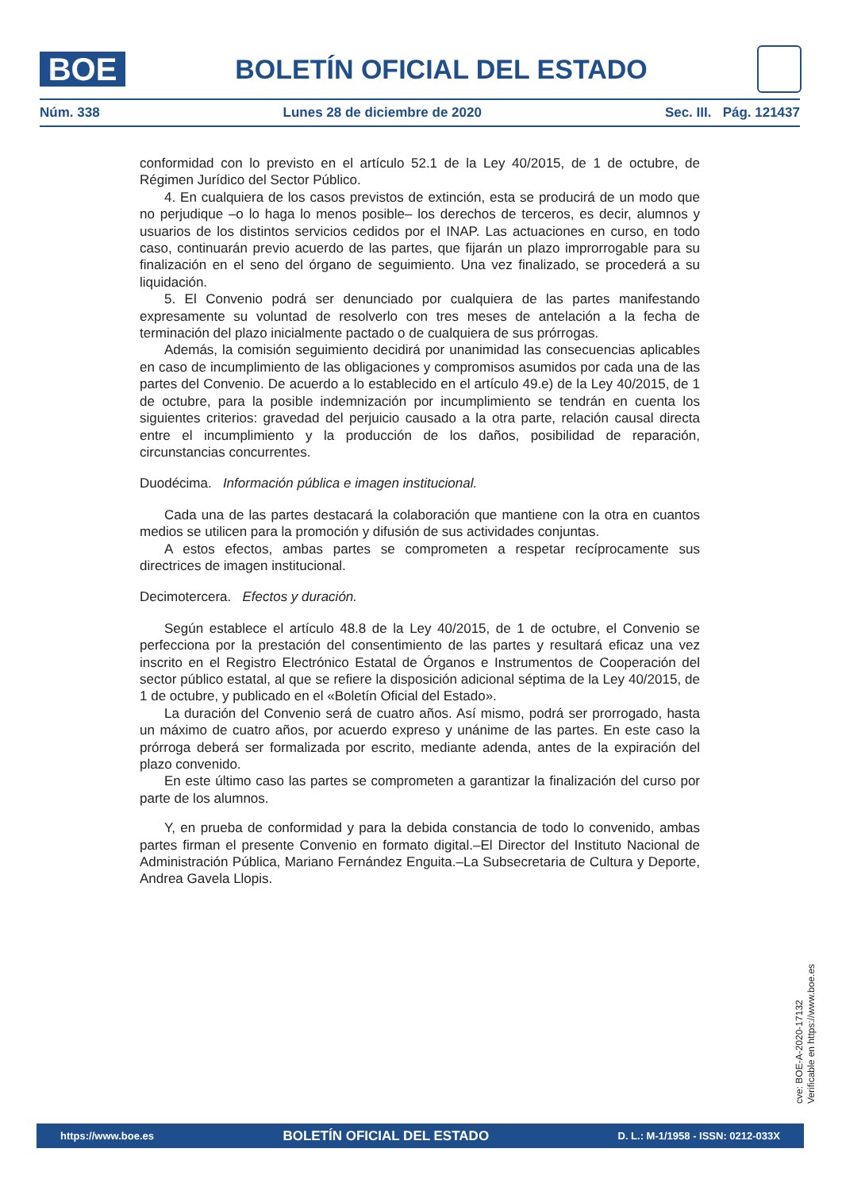BOE
BOLETÍN OFICIAL DEL ESTADO
Núm. 338 Lunes 28 de diciembre de 2020 Sec. III. Pág. 121437
conformidad con lo previsto en el artículo 52.1 de la Ley 40/2015, de 1 de octubre, de Régimen Jurídico del Sector Público.
4. En cualquiera de los casos previstos de extinción, esta se producirá de un modo que no perjudique –o lo haga lo menos posible– los derechos de terceros, es decir, alumnos y usuarios de los distintos servicios cedidos por el INAP. Las actuaciones en curso, en todo caso, continuarán previo acuerdo de las partes, que fijarán un plazo improrrogable para su finalización en el seno del órgano de seguimiento. Una vez finalizado, se procederá a su liquidación.
5. El Convenio podrá ser denunciado por cualquiera de las partes manifestando expresamente su voluntad de resolverlo con tres meses de antelación a la fecha de terminación del plazo inicialmente pactado o de cualquiera de sus prórrogas.
Además, la comisión seguimiento decidirá por unanimidad las consecuencias aplicables en caso de incumplimiento de las obligaciones y compromisos asumidos por cada una de las partes del Convenio. De acuerdo a lo establecido en el artículo 49.e) de la Ley 40/2015, de 1 de octubre, para la posible indemnización por incumplimiento se tendrán en cuenta los siguientes criterios: gravedad del perjuicio causado a la otra parte, relación causal directa entre el incumplimiento y la producción de los daños, posibilidad de reparación, circunstancias concurrentes.
Duodécima. Información pública e imagen institucional.
Cada una de las partes destacará la colaboración que mantiene con la otra en cuantos medios se utilicen para la promoción y difusión de sus actividades conjuntas.
A estos efectos, ambas partes se comprometen a respetar recíprocamente sus directrices de imagen institucional.
Decimotercera. Efectos y duración.
Según establece el artículo 48.8 de la Ley 40/2015, de 1 de octubre, el Convenio se perfecciona por la prestación del consentimiento de las partes y resultará eficaz una vez inscrito en el Registro Electrónico Estatal de Órganos e Instrumentos de Cooperación del sector público estatal, al que se refiere la disposición adicional séptima de la Ley 40/2015, de 1 de octubre, y publicado en el «Boletín Oficial del Estado».
La duración del Convenio será de cuatro años. Así mismo, podrá ser prorrogado, hasta un máximo de cuatro años, por acuerdo expreso y unánime de las partes. En este caso la prórroga deberá ser formalizada por escrito, mediante adenda, antes de la expiración del plazo convenido.
En este último caso las partes se comprometen a garantizar la finalización del curso por parte de los alumnos.
Y, en prueba de conformidad y para la debida constancia de todo lo convenido, ambas partes firman el presente Convenio en formato digital.–El Director del Instituto Nacional de Administración Pública, Mariano Fernández Enguita.–La Subsecretaria de Cultura y Deporte, Andrea Gavela Llopis.
cve: BOE-A-2020-17132
Verificable en https://www.boe.es
https://www.boe.es BOLETÍN OFICIAL DEL ESTADO D. L.: M-1/1958 - ISSN: 0212-033X